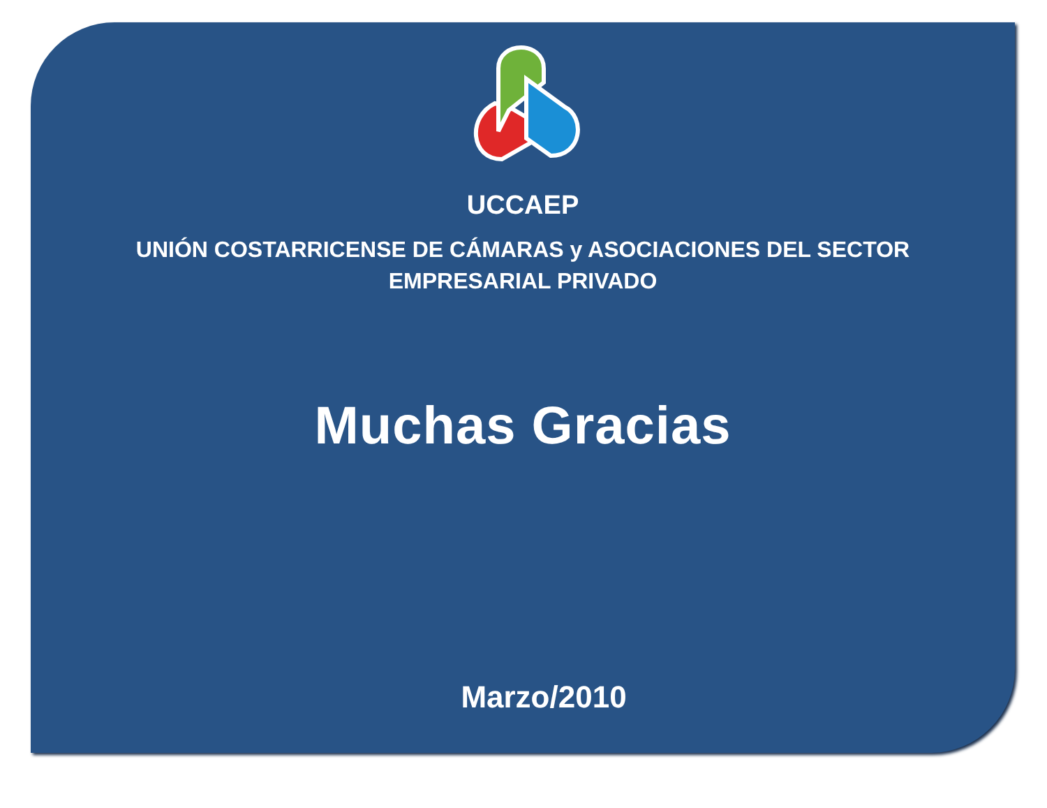UCCAEP
UNIÓN COSTARRICENSE DE CÁMARAS y ASOCIACIONES DEL SECTOR
EMPRESARIAL PRIVADO
Muchas Gracias
Marzo/2010